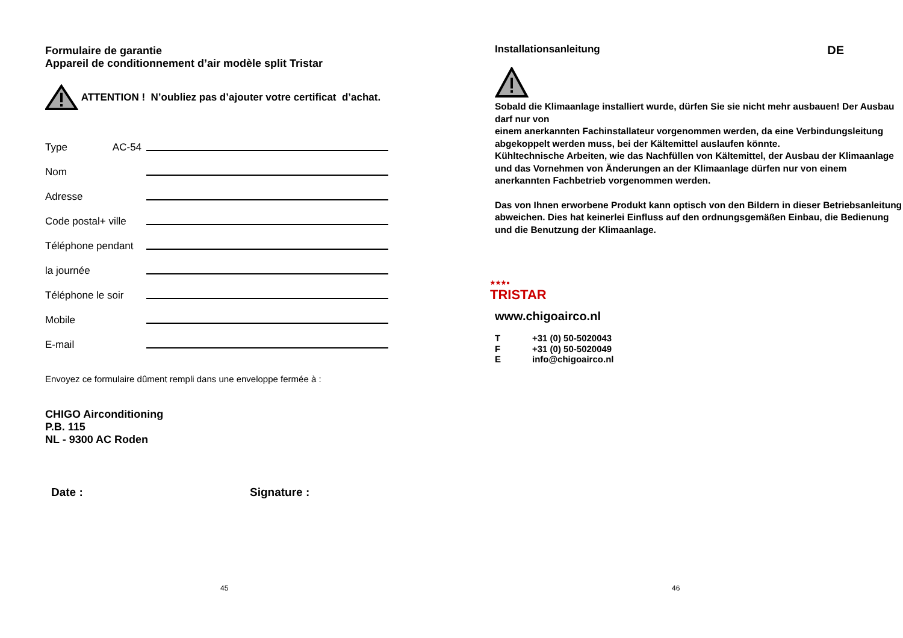Formulaire de garantie
Appareil de conditionnement d’air modèle split Tristar
ATTENTION ! N’oubliez pas d’ajouter votre certificat d’achat.
Type AC-54
Nom
Adresse
Code postal+ ville
Téléphone pendant
la journée
Téléphone le soir
Mobile
E-mail
Envoyez ce formulaire dûment rempli dans une enveloppe fermée à :
CHIGO Airconditioning
P.B. 115
NL - 9300 AC Roden
Date : Signature :
45
Installationsanleitung DE
Sobald die Klimaanlage installiert wurde, dürfen Sie sie nicht mehr ausbauen! Der Ausbau darf nur von
einem anerkannten Fachinstallateur vorgenommen werden, da eine Verbindungsleitung abgekoppelt werden muss, bei der Kältemittel auslaufen könnte.
Kühltechnische Arbeiten, wie das Nachfüllen von Kältemittel, der Ausbau der Klimaanlage und das Vornehmen von Änderungen an der Klimaanlage dürfen nur von einem anerkannten Fachbetrieb vorgenommen werden.
Das von Ihnen erworbene Produkt kann optisch von den Bildern in dieser Betriebsanleitung abweichen. Dies hat keinerlei Einfluss auf den ordnungsgemäßen Einbau, die Bedienung und die Benutzung der Klimaanlage.
★★★●
TRISTAR
www.chigoairco.nl
T +31 (0) 50-5020043
F +31 (0) 50-5020049
Einfo@chigoairco.nl
46